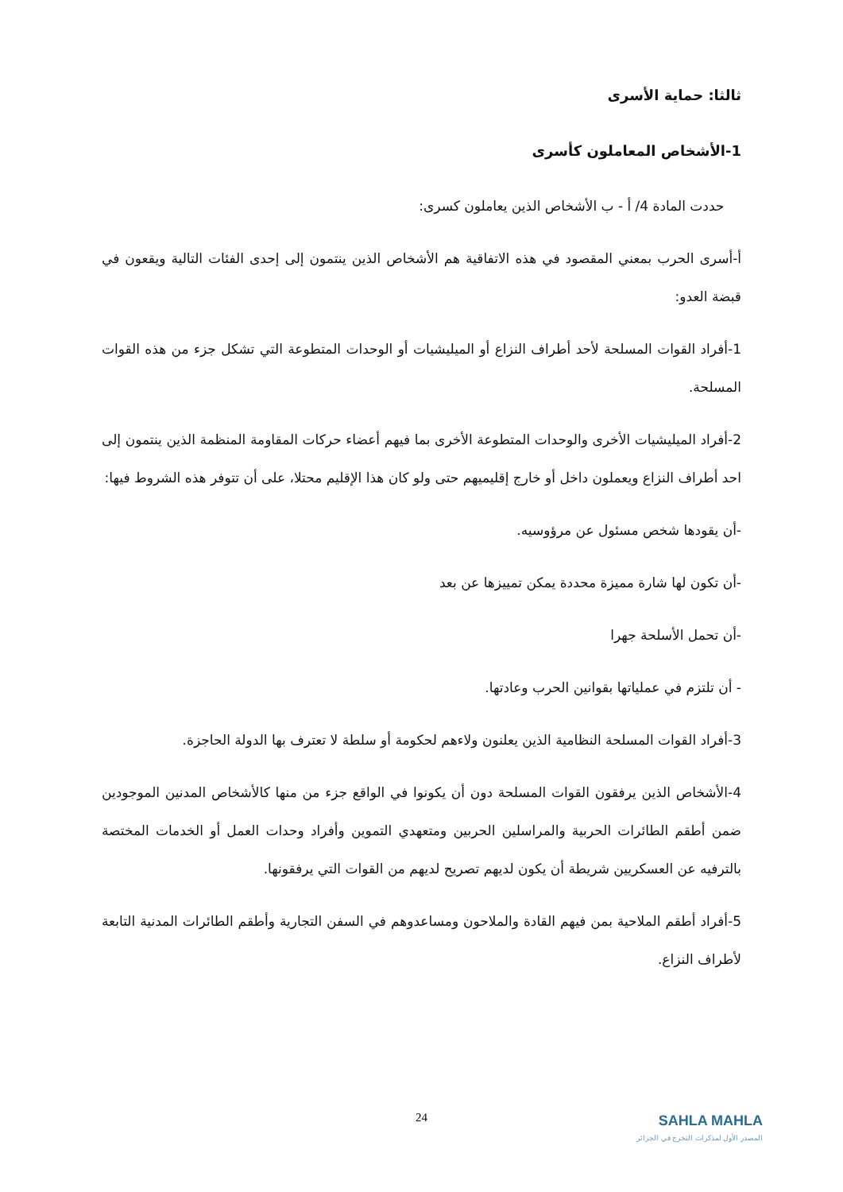ثالثا: حماية الأسرى
1-الأشخاص المعاملون كأسرى
حددت المادة 4/ أ - ب الأشخاص الذين يعاملون كسرى:
أ-أسرى الحرب بمعني المقصود في هذه الاتفاقية هم الأشخاص الذين ينتمون إلى إحدى الفئات التالية ويقعون في قبضة العدو:
1-أفراد القوات المسلحة لأحد أطراف النزاع أو الميليشيات أو الوحدات المتطوعة التي تشكل جزء من هذه القوات المسلحة.
2-أفراد الميليشيات الأخرى والوحدات المتطوعة الأخرى بما فيهم أعضاء حركات المقاومة المنظمة الذين ينتمون إلى احد أطراف النزاع ويعملون داخل أو خارج إقليميهم حتى ولو كان هذا الإقليم محتلا، على أن تتوفر هذه الشروط فيها:
-أن يقودها شخص مسئول عن مرؤوسيه.
-أن تكون لها شارة مميزة محددة يمكن تمييزها عن بعد
-أن تحمل الأسلحة جهرا
- أن تلتزم في عملياتها بقوانين الحرب وعادتها.
3-أفراد القوات المسلحة النظامية الذين يعلنون ولاءهم لحكومة أو سلطة لا تعترف بها الدولة الحاجزة.
4-الأشخاص الذين يرفقون القوات المسلحة دون أن يكونوا في الواقع جزء من منها كالأشخاص المدنين الموجودين ضمن أطقم الطائرات الحربية والمراسلين الحربين ومتعهدي التموين وأفراد وحدات العمل أو الخدمات المختصة بالترفيه عن العسكريين شريطة أن يكون لديهم تصريح لديهم من القوات التي يرفقونها.
5-أفراد أطقم الملاحية بمن فيهم القادة والملاحون ومساعدوهم في السفن التجارية وأطقم الطائرات المدنية التابعة لأطراف النزاع.
24
SAHLA MAHLA
المصدر الأول لمذكرات التخرج في الجزائر